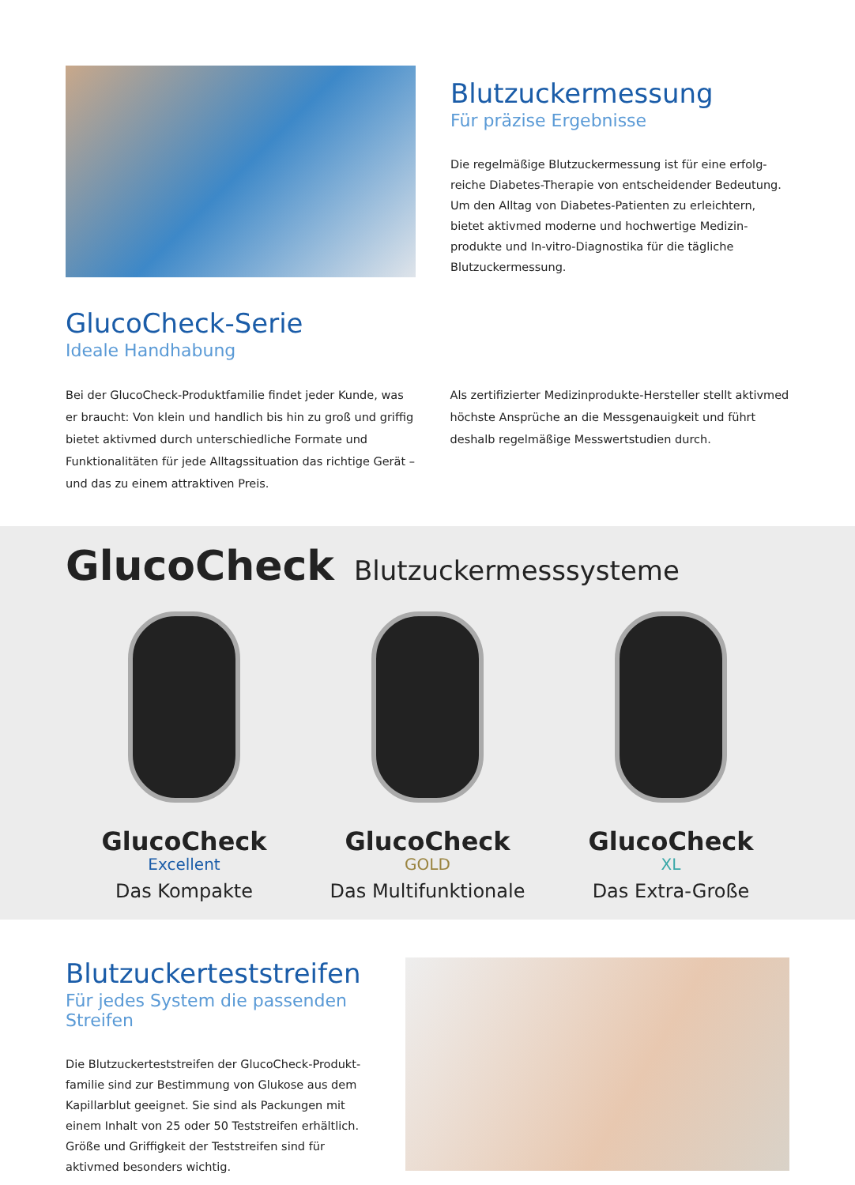Blutzuckermessung
Für präzise Ergebnisse
Die regelmäßige Blutzuckermessung ist für eine erfolg-
reiche Diabetes-Therapie von entscheidender Bedeutung.
Um den Alltag von Diabetes-Patienten zu erleichtern,
bietet aktivmed moderne und hochwertige Medizin-
produkte und In-vitro-Diagnostika für die tägliche
Blutzuckermessung.
GlucoCheck-Serie
Ideale Handhabung
Bei der GlucoCheck-Produktfamilie findet jeder Kunde, was er braucht: Von klein und handlich bis hin zu groß und griffig bietet aktivmed durch unterschiedliche Formate und Funktionalitäten für jede Alltagssituation das richtige Gerät – und das zu einem attraktiven Preis.
Als zertifizierter Medizinprodukte-Hersteller stellt aktivmed höchste Ansprüche an die Messgenauigkeit und führt deshalb regelmäßige Messwertstudien durch.
GlucoCheck Blutzuckermesssysteme
GlucoCheck
Excellent
Das Kompakte
GlucoCheck
GOLD
Das Multifunktionale
GlucoCheck
XL
Das Extra-Große
Blutzuckerteststreifen
Für jedes System die passenden Streifen
Die Blutzuckerteststreifen der GlucoCheck-Produkt-
familie sind zur Bestimmung von Glukose aus dem
Kapillarblut geeignet. Sie sind als Packungen mit
einem Inhalt von 25 oder 50 Teststreifen erhältlich.
Größe und Griffigkeit der Teststreifen sind für
aktivmed besonders wichtig.